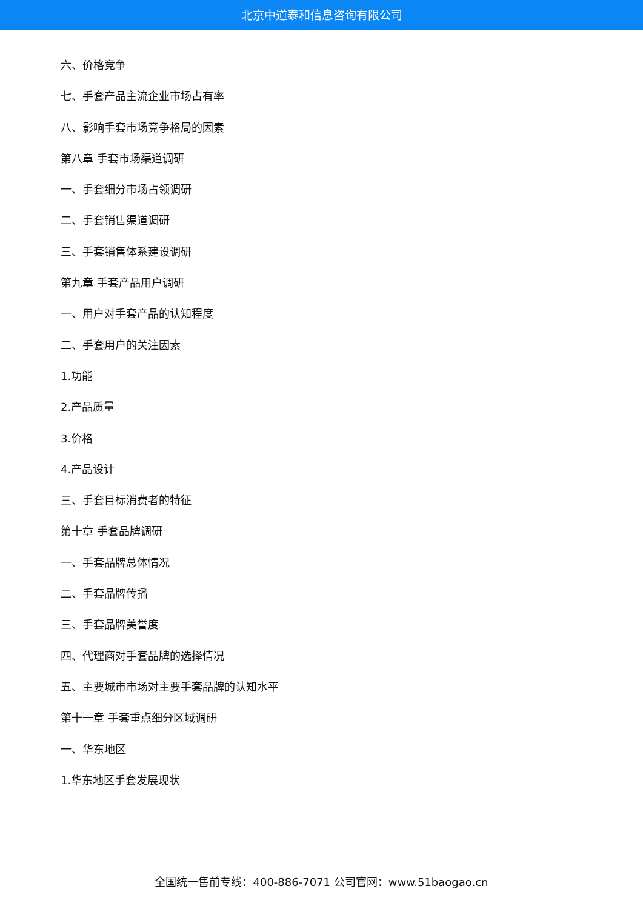北京中道泰和信息咨询有限公司
六、价格竞争
七、手套产品主流企业市场占有率
八、影响手套市场竞争格局的因素
第八章 手套市场渠道调研
一、手套细分市场占领调研
二、手套销售渠道调研
三、手套销售体系建设调研
第九章 手套产品用户调研
一、用户对手套产品的认知程度
二、手套用户的关注因素
1.功能
2.产品质量
3.价格
4.产品设计
三、手套目标消费者的特征
第十章 手套品牌调研
一、手套品牌总体情况
二、手套品牌传播
三、手套品牌美誉度
四、代理商对手套品牌的选择情况
五、主要城市市场对主要手套品牌的认知水平
第十一章 手套重点细分区域调研
一、华东地区
1.华东地区手套发展现状
全国统一售前专线：400-886-7071 公司官网：www.51baogao.cn